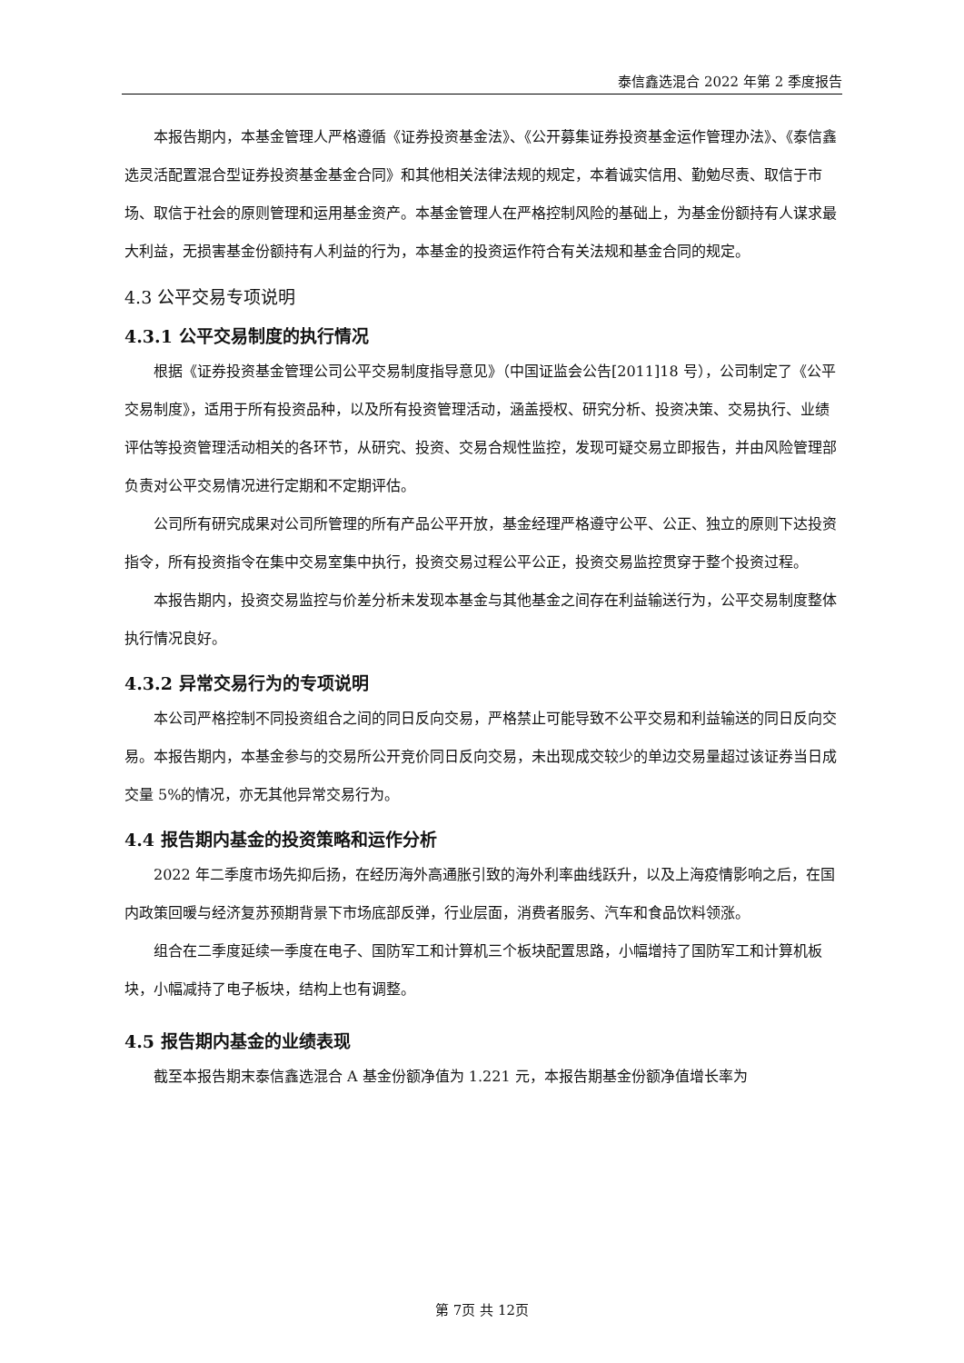泰信鑫选混合 2022 年第 2 季度报告
本报告期内，本基金管理人严格遵循《证券投资基金法》、《公开募集证券投资基金运作管理办法》、《泰信鑫选灵活配置混合型证券投资基金基金合同》和其他相关法律法规的规定，本着诚实信用、勤勉尽责、取信于市场、取信于社会的原则管理和运用基金资产。本基金管理人在严格控制风险的基础上，为基金份额持有人谋求最大利益，无损害基金份额持有人利益的行为，本基金的投资运作符合有关法规和基金合同的规定。
4.3 公平交易专项说明
4.3.1 公平交易制度的执行情况
根据《证券投资基金管理公司公平交易制度指导意见》（中国证监会公告[2011]18 号），公司制定了《公平交易制度》，适用于所有投资品种，以及所有投资管理活动，涵盖授权、研究分析、投资决策、交易执行、业绩评估等投资管理活动相关的各环节，从研究、投资、交易合规性监控，发现可疑交易立即报告，并由风险管理部负责对公平交易情况进行定期和不定期评估。
公司所有研究成果对公司所管理的所有产品公平开放，基金经理严格遵守公平、公正、独立的原则下达投资指令，所有投资指令在集中交易室集中执行，投资交易过程公平公正，投资交易监控贯穿于整个投资过程。
本报告期内，投资交易监控与价差分析未发现本基金与其他基金之间存在利益输送行为，公平交易制度整体执行情况良好。
4.3.2 异常交易行为的专项说明
本公司严格控制不同投资组合之间的同日反向交易，严格禁止可能导致不公平交易和利益输送的同日反向交易。本报告期内，本基金参与的交易所公开竞价同日反向交易，未出现成交较少的单边交易量超过该证券当日成交量 5%的情况，亦无其他异常交易行为。
4.4 报告期内基金的投资策略和运作分析
2022 年二季度市场先抑后扬，在经历海外高通胀引致的海外利率曲线跃升，以及上海疫情影响之后，在国内政策回暖与经济复苏预期背景下市场底部反弹，行业层面，消费者服务、汽车和食品饮料领涨。
组合在二季度延续一季度在电子、国防军工和计算机三个板块配置思路，小幅增持了国防军工和计算机板块，小幅减持了电子板块，结构上也有调整。
4.5 报告期内基金的业绩表现
截至本报告期末泰信鑫选混合 A 基金份额净值为 1.221 元，本报告期基金份额净值增长率为
第 7页 共 12页